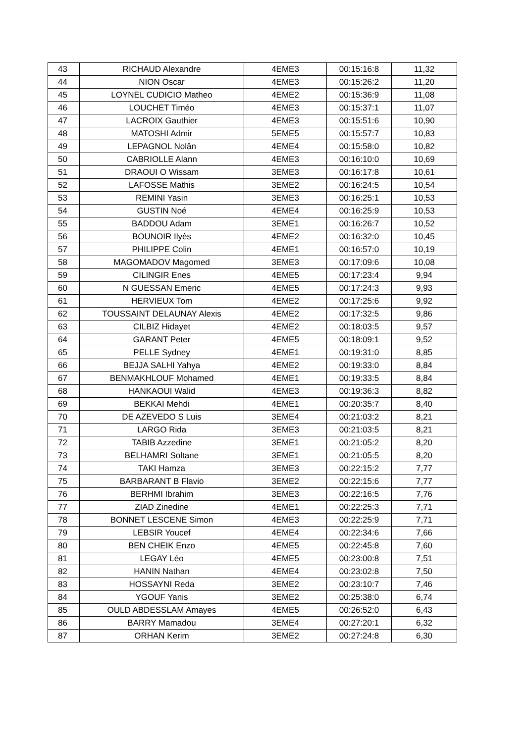| 43 | RICHAUD Alexandre | 4EME3 | 00:15:16:8 | 11,32 |
| 44 | NION Oscar | 4EME3 | 00:15:26:2 | 11,20 |
| 45 | LOYNEL CUDICIO Matheo | 4EME2 | 00:15:36:9 | 11,08 |
| 46 | LOUCHET Timéo | 4EME3 | 00:15:37:1 | 11,07 |
| 47 | LACROIX Gauthier | 4EME3 | 00:15:51:6 | 10,90 |
| 48 | MATOSHI Admir | 5EME5 | 00:15:57:7 | 10,83 |
| 49 | LEPAGNOL Nolân | 4EME4 | 00:15:58:0 | 10,82 |
| 50 | CABRIOLLE Alann | 4EME3 | 00:16:10:0 | 10,69 |
| 51 | DRAOUI O Wissam | 3EME3 | 00:16:17:8 | 10,61 |
| 52 | LAFOSSE Mathis | 3EME2 | 00:16:24:5 | 10,54 |
| 53 | REMINI Yasin | 3EME3 | 00:16:25:1 | 10,53 |
| 54 | GUSTIN Noé | 4EME4 | 00:16:25:9 | 10,53 |
| 55 | BADDOU Adam | 3EME1 | 00:16:26:7 | 10,52 |
| 56 | BOUNOIR Ilyès | 4EME2 | 00:16:32:0 | 10,45 |
| 57 | PHILIPPE Colin | 4EME1 | 00:16:57:0 | 10,19 |
| 58 | MAGOMADOV Magomed | 3EME3 | 00:17:09:6 | 10,08 |
| 59 | CILINGIR Enes | 4EME5 | 00:17:23:4 | 9,94 |
| 60 | N GUESSAN Emeric | 4EME5 | 00:17:24:3 | 9,93 |
| 61 | HERVIEUX Tom | 4EME2 | 00:17:25:6 | 9,92 |
| 62 | TOUSSAINT DELAUNAY Alexis | 4EME2 | 00:17:32:5 | 9,86 |
| 63 | CILBIZ Hidayet | 4EME2 | 00:18:03:5 | 9,57 |
| 64 | GARANT Peter | 4EME5 | 00:18:09:1 | 9,52 |
| 65 | PELLE Sydney | 4EME1 | 00:19:31:0 | 8,85 |
| 66 | BEJJA SALHI Yahya | 4EME2 | 00:19:33:0 | 8,84 |
| 67 | BENMAKHLOUF Mohamed | 4EME1 | 00:19:33:5 | 8,84 |
| 68 | HANKAOUI Walid | 4EME3 | 00:19:36:3 | 8,82 |
| 69 | BEKKAI Mehdi | 4EME1 | 00:20:35:7 | 8,40 |
| 70 | DE AZEVEDO S Luis | 3EME4 | 00:21:03:2 | 8,21 |
| 71 | LARGO Rida | 3EME3 | 00:21:03:5 | 8,21 |
| 72 | TABIB Azzedine | 3EME1 | 00:21:05:2 | 8,20 |
| 73 | BELHAMRI Soltane | 3EME1 | 00:21:05:5 | 8,20 |
| 74 | TAKI Hamza | 3EME3 | 00:22:15:2 | 7,77 |
| 75 | BARBARANT B Flavio | 3EME2 | 00:22:15:6 | 7,77 |
| 76 | BERHMI Ibrahim | 3EME3 | 00:22:16:5 | 7,76 |
| 77 | ZIAD Zinedine | 4EME1 | 00:22:25:3 | 7,71 |
| 78 | BONNET LESCENE Simon | 4EME3 | 00:22:25:9 | 7,71 |
| 79 | LEBSIR Youcef | 4EME4 | 00:22:34:6 | 7,66 |
| 80 | BEN CHEIK Enzo | 4EME5 | 00:22:45:8 | 7,60 |
| 81 | LEGAY Léo | 4EME5 | 00:23:00:8 | 7,51 |
| 82 | HANIN Nathan | 4EME4 | 00:23:02:8 | 7,50 |
| 83 | HOSSAYNI Reda | 3EME2 | 00:23:10:7 | 7,46 |
| 84 | YGOUF Yanis | 3EME2 | 00:25:38:0 | 6,74 |
| 85 | OULD ABDESSLAM Amayes | 4EME5 | 00:26:52:0 | 6,43 |
| 86 | BARRY Mamadou | 3EME4 | 00:27:20:1 | 6,32 |
| 87 | ORHAN Kerim | 3EME2 | 00:27:24:8 | 6,30 |